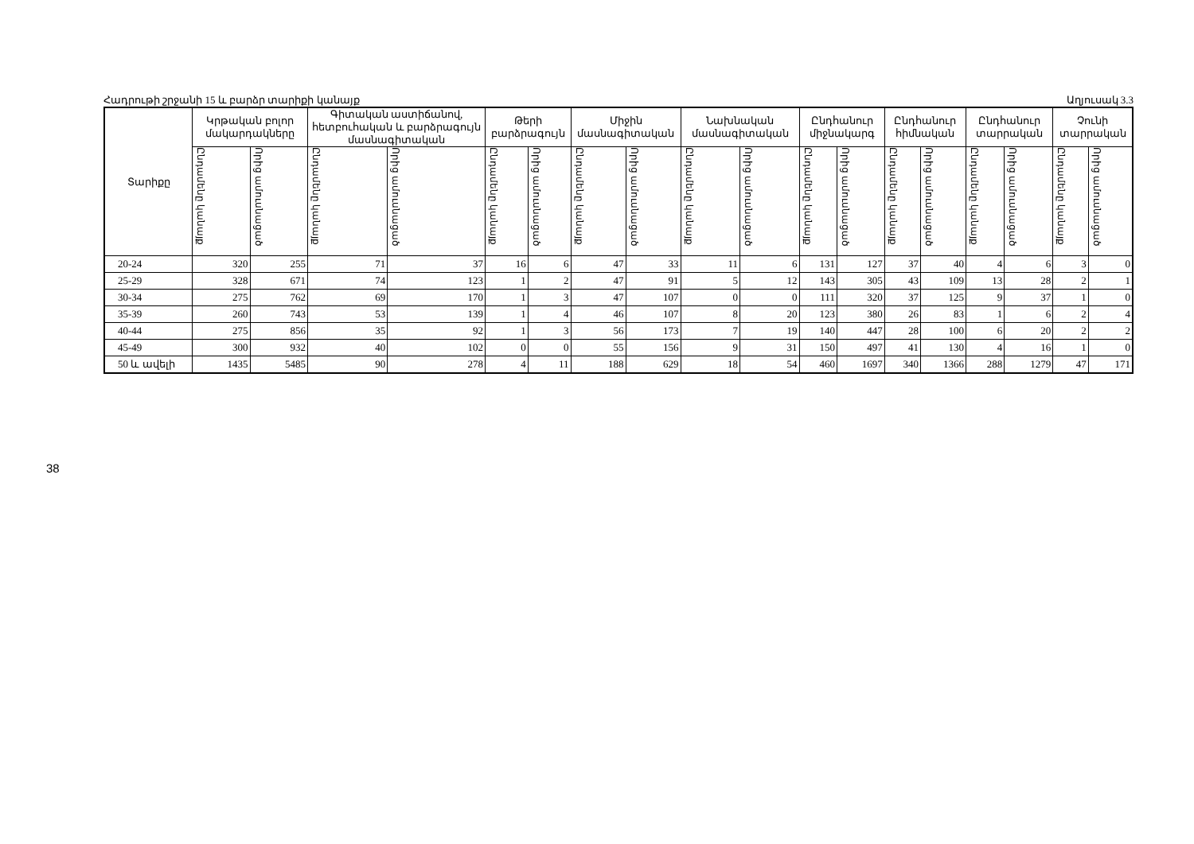Հադրութի շրջանի 15 և բարձր տարիքի կանայք Աղյուսակ 3.3
| Տարիքը | Կրթական բոլոր մակարդակները | | Գիտական աստիճանով, հետբուհական և բարձրագույն մասնագիտական | | Թերի բարձրագույն | | Միջին մասնագիտական | | Նախնական մասնագիտական | | Ընդհանուր միջնակարգ | | Ընդհանուր հիմնական | | Ընդհանուր տարրական | | Չունի տարրական | |
| --- | --- | --- | --- | --- | --- | --- | --- | --- | --- | --- | --- | --- | --- | --- | --- | --- | --- | --- |
| | Ընդամենը կանայք | Որից ամուսնացած | Ընդամենը կանայք | Որից ամուսնացած | Ընդամենը կանայք | Որից ամուսնացած | Ընդամենը կանայք | Որից ամուսնացած | Ընդամենը կանայք | Որից ամուսնացած | Ընդամենը կանայք | Որից ամուսնացած | Ընդամենը կանայք | Որից ամուսնացած | Ընդամենը կանայք | Որից ամուսնացած | Ընդամենը կանայք | Որից ամուսնացած |
| 20-24 | 320 | 255 | 71 | 37 | 16 | 6 | 47 | 33 | 11 | 6 | 131 | 127 | 37 | 40 | 4 | 6 | 3 | 0 |
| 25-29 | 328 | 671 | 74 | 123 | 1 | 2 | 47 | 91 | 5 | 12 | 143 | 305 | 43 | 109 | 13 | 28 | 2 | 1 |
| 30-34 | 275 | 762 | 69 | 170 | 1 | 3 | 47 | 107 | 0 | 0 | 111 | 320 | 37 | 125 | 9 | 37 | 1 | 0 |
| 35-39 | 260 | 743 | 53 | 139 | 1 | 4 | 46 | 107 | 8 | 20 | 123 | 380 | 26 | 83 | 1 | 6 | 2 | 4 |
| 40-44 | 275 | 856 | 35 | 92 | 1 | 3 | 56 | 173 | 7 | 19 | 140 | 447 | 28 | 100 | 6 | 20 | 2 | 2 |
| 45-49 | 300 | 932 | 40 | 102 | 0 | 0 | 55 | 156 | 9 | 31 | 150 | 497 | 41 | 130 | 4 | 16 | 1 | 0 |
| 50 և ավելի | 1435 | 5485 | 90 | 278 | 4 | 11 | 188 | 629 | 18 | 54 | 460 | 1697 | 340 | 1366 | 288 | 1279 | 47 | 171 |
38